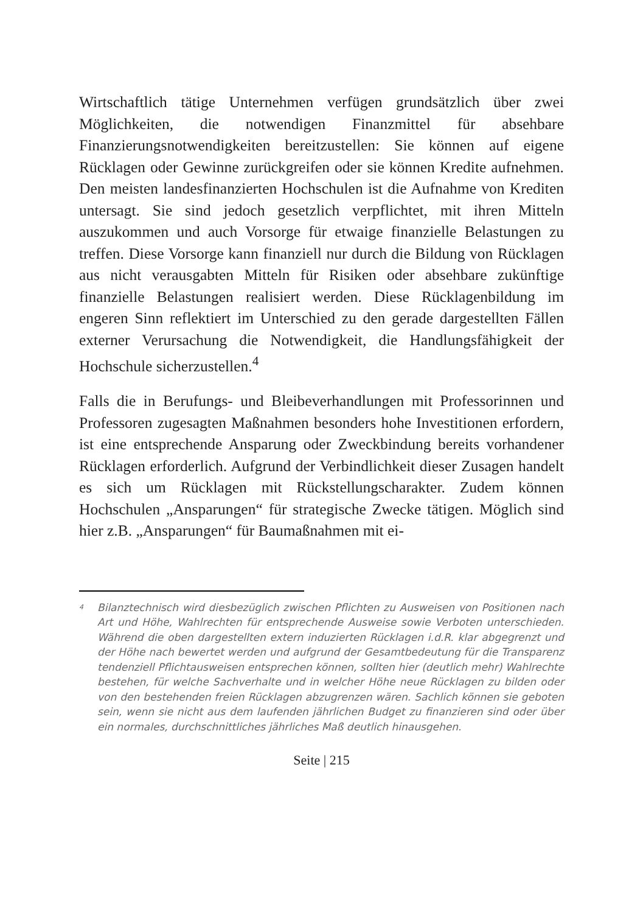Wirtschaftlich tätige Unternehmen verfügen grundsätzlich über zwei Möglichkeiten, die notwendigen Finanzmittel für absehbare Finanzierungsnotwendigkeiten bereitzustellen: Sie können auf eigene Rücklagen oder Gewinne zurückgreifen oder sie können Kredite aufnehmen. Den meisten landesfinanzierten Hochschulen ist die Aufnahme von Krediten untersagt. Sie sind jedoch gesetzlich verpflichtet, mit ihren Mitteln auszukommen und auch Vorsorge für etwaige finanzielle Belastungen zu treffen. Diese Vorsorge kann finanziell nur durch die Bildung von Rücklagen aus nicht verausgabten Mitteln für Risiken oder absehbare zukünftige finanzielle Belastungen realisiert werden. Diese Rücklagenbildung im engeren Sinn reflektiert im Unterschied zu den gerade dargestellten Fällen externer Verursachung die Notwendigkeit, die Handlungsfähigkeit der Hochschule sicherzustellen.<sup>4</sup>
Falls die in Berufungs- und Bleibeverhandlungen mit Professorinnen und Professoren zugesagten Maßnahmen besonders hohe Investitionen erfordern, ist eine entsprechende Ansparung oder Zweckbindung bereits vorhandener Rücklagen erforderlich. Aufgrund der Verbindlichkeit dieser Zusagen handelt es sich um Rücklagen mit Rückstellungscharakter. Zudem können Hochschulen „Ansparungen“ für strategische Zwecke tätigen. Möglich sind hier z.B. „Ansparungen“ für Baumaßnahmen mit ei-
<sup>4</sup> Bilanztechnisch wird diesbezüglich zwischen Pflichten zu Ausweisen von Positionen nach Art und Höhe, Wahlrechten für entsprechende Ausweise sowie Verboten unterschieden. Während die oben dargestellten extern induzierten Rücklagen i.d.R. klar abgegrenzt und der Höhe nach bewertet werden und aufgrund der Gesamtbedeutung für die Transparenz tendenziell Pflichtausweisen entsprechen können, sollten hier (deutlich mehr) Wahlrechte bestehen, für welche Sachverhalte und in welcher Höhe neue Rücklagen zu bilden oder von den bestehenden freien Rücklagen abzugrenzen wären. Sachlich können sie geboten sein, wenn sie nicht aus dem laufenden jährlichen Budget zu finanzieren sind oder über ein normales, durchschnittliches jährliches Maß deutlich hinausgehen.
Seite | 215